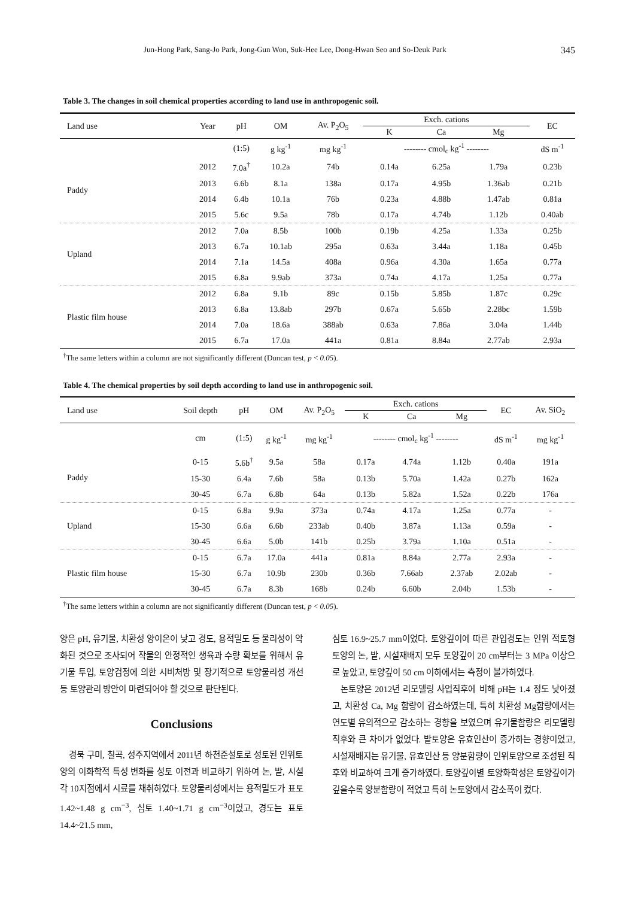Jun-Hong Park, Sang-Jo Park, Jong-Gun Won, Suk-Hee Lee, Dong-Hwan Seo and So-Deuk Park 345
Table 3. The changes in soil chemical properties according to land use in anthropogenic soil.
| Land use | Year | pH | OM | Av. P<sub>2</sub>O<sub>5</sub> | Exch. cations | | | EC |
| --- | --- | --- | --- | --- | --- | --- | --- | --- |
| | | | | | K | Ca | Mg | |
| | | (1:5) | g kg<sup>-1</sup> | mg kg<sup>-1</sup> | -------- cmol<sub>c</sub> kg<sup>-1</sup> -------- | | | dS m<sup>-1</sup> |
| Paddy | 2012 | 7.0a<sup>†</sup> | 10.2a | 74b | 0.14a | 6.25a | 1.79a | 0.23b |
| | 2013 | 6.6b | 8.1a | 138a | 0.17a | 4.95b | 1.36ab | 0.21b |
| | 2014 | 6.4b | 10.1a | 76b | 0.23a | 4.88b | 1.47ab | 0.81a |
| | 2015 | 5.6c | 9.5a | 78b | 0.17a | 4.74b | 1.12b | 0.40ab |
| Upland | 2012 | 7.0a | 8.5b | 100b | 0.19b | 4.25a | 1.33a | 0.25b |
| | 2013 | 6.7a | 10.1ab | 295a | 0.63a | 3.44a | 1.18a | 0.45b |
| | 2014 | 7.1a | 14.5a | 408a | 0.96a | 4.30a | 1.65a | 0.77a |
| | 2015 | 6.8a | 9.9ab | 373a | 0.74a | 4.17a | 1.25a | 0.77a |
| Plastic film house | 2012 | 6.8a | 9.1b | 89c | 0.15b | 5.85b | 1.87c | 0.29c |
| | 2013 | 6.8a | 13.8ab | 297b | 0.67a | 5.65b | 2.28bc | 1.59b |
| | 2014 | 7.0a | 18.6a | 388ab | 0.63a | 7.86a | 3.04a | 1.44b |
| | 2015 | 6.7a | 17.0a | 441a | 0.81a | 8.84a | 2.77ab | 2.93a |
<sup>†</sup> The same letters within a column are not significantly different (Duncan test, p < 0.05).
Table 4. The chemical properties by soil depth according to land use in anthropogenic soil.
| Land use | Soil depth | pH | OM | Av. P<sub>2</sub>O<sub>5</sub> | Exch. cations | | | EC | Av. SiO<sub>2</sub> |
| --- | --- | --- | --- | --- | --- | --- | --- | --- | --- |
| | | | | | K | Ca | Mg | | |
| | cm | (1:5) | g kg<sup>-1</sup> | mg kg<sup>-1</sup> | -------- cmol<sub>c</sub> kg<sup>-1</sup> -------- | | | dS m<sup>-1</sup> | mg kg<sup>-1</sup> |
| Paddy | 0-15 | 5.6b<sup>†</sup> | 9.5a | 58a | 0.17a | 4.74a | 1.12b | 0.40a | 191a |
| | 15-30 | 6.4a | 7.6b | 58a | 0.13b | 5.70a | 1.42a | 0.27b | 162a |
| | 30-45 | 6.7a | 6.8b | 64a | 0.13b | 5.82a | 1.52a | 0.22b | 176a |
| Upland | 0-15 | 6.8a | 9.9a | 373a | 0.74a | 4.17a | 1.25a | 0.77a | - |
| | 15-30 | 6.6a | 6.6b | 233ab | 0.40b | 3.87a | 1.13a | 0.59a | - |
| | 30-45 | 6.6a | 5.0b | 141b | 0.25b | 3.79a | 1.10a | 0.51a | - |
| Plastic film house | 0-15 | 6.7a | 17.0a | 441a | 0.81a | 8.84a | 2.77a | 2.93a | - |
| | 15-30 | 6.7a | 10.9b | 230b | 0.36b | 7.66ab | 2.37ab | 2.02ab | - |
| | 30-45 | 6.7a | 8.3b | 168b | 0.24b | 6.60b | 2.04b | 1.53b | - |
<sup>†</sup> The same letters within a column are not significantly different (Duncan test, p < 0.05).
양은 pH, 유기물, 치환성 양이온이 낮고 경도, 용적밀도 등 물리성이 악화된 것으로 조사되어 작물의 안정적인 생육과 수량 확보를 위해서 유기물 투입, 토양검정에 의한 시비처방 및 장기적으로 토양물리성 개선 등 토양관리 방안이 마련되어야 할 것으로 판단된다.
Conclusions
경북 구미, 칠곡, 성주지역에서 2011년 하천준설토로 성토된 인위토양의 이화학적 특성 변화를 성토 이전과 비교하기 위하여 논, 밭, 시설 각 10지점에서 시료를 채취하였다. 토양물리성에서는 용적밀도가 표토 1.42~1.48 g cm<sup>−3</sup>, 심토 1.40~1.71 g cm<sup>−3</sup>이었고, 경도는 표토 14.4~21.5 mm,
심토 16.9~25.7 mm이었다. 토양깊이에 따른 관입경도는 인위 적토형 토양의 논, 밭, 시설재배지 모두 토양깊이 20 cm부터는 3 MPa 이상으로 높았고, 토양깊이 50 cm 이하에서는 측정이 불가하였다.
논토양은 2012년 리모델링 사업직후에 비해 pH는 1.4 정도 낮아졌고, 치환성 Ca, Mg 함량이 감소하였는데, 특히 치환성 Mg함량에서는 연도별 유의적으로 감소하는 경향을 보였으며 유기물함량은 리모델링 직후와 큰 차이가 없었다. 밭토양은 유효인산이 증가하는 경향이었고, 시설재배지는 유기물, 유효인산 등 양분함량이 인위토양으로 조성된 직후와 비교하여 크게 증가하였다. 토양깊이별 토양화학성은 토양깊이가 깊을수록 양분함량이 적었고 특히 논토양에서 감소폭이 컸다.